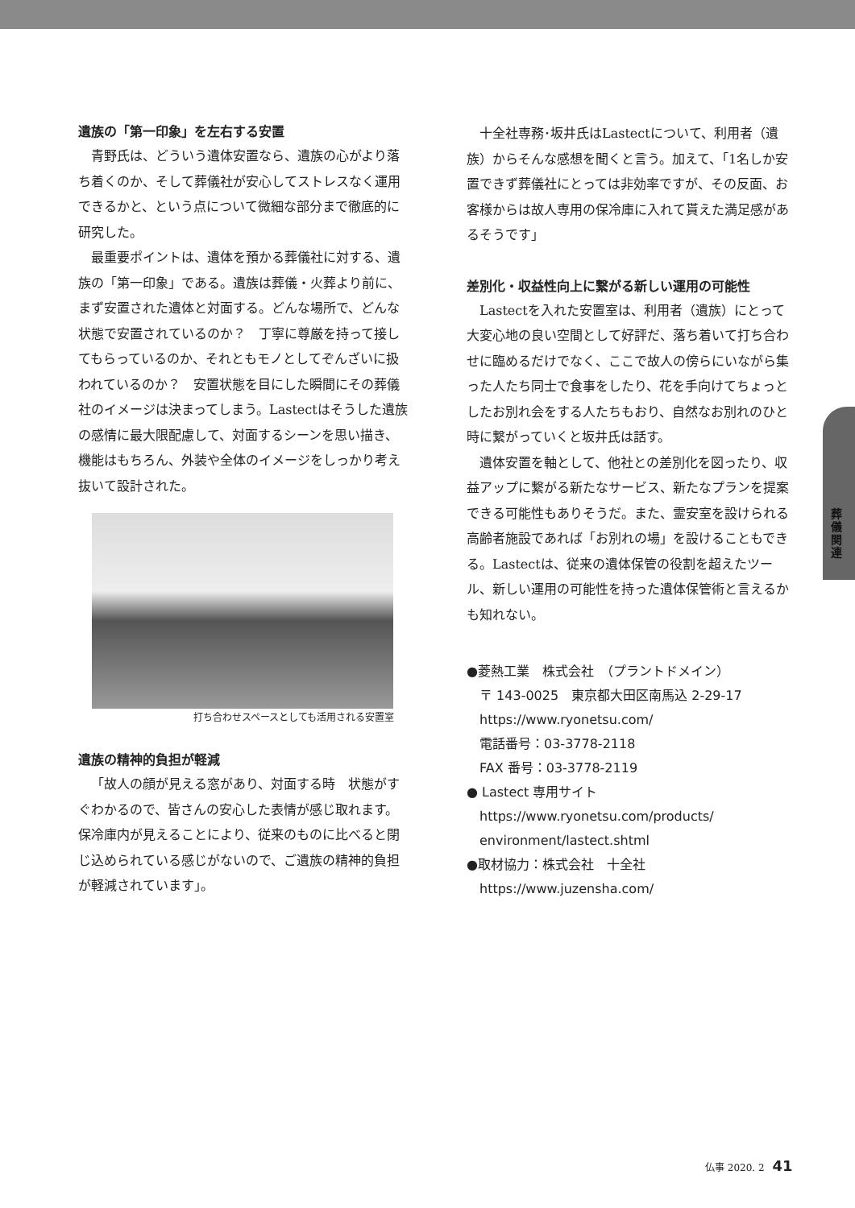遺族の「第一印象」を左右する安置
青野氏は、どういう遺体安置なら、遺族の心がより落ち着くのか、そして葬儀社が安心してストレスなく運用できるかと、という点について微細な部分まで徹底的に研究した。
最重要ポイントは、遺体を預かる葬儀社に対する、遺族の「第一印象」である。遺族は葬儀・火葬より前に、まず安置された遺体と対面する。どんな場所で、どんな状態で安置されているのか？　丁寧に尊厳を持って接してもらっているのか、それともモノとしてぞんざいに扱われているのか？　安置状態を目にした瞬間にその葬儀社のイメージは決まってしまう。Lastectはそうした遺族の感情に最大限配慮して、対面するシーンを思い描き、機能はもちろん、外装や全体のイメージをしっかり考え抜いて設計された。
打ち合わせスペースとしても活用される安置室
遺族の精神的負担が軽減
「故人の顔が見える窓があり、対面する時　状態がすぐわかるので、皆さんの安心した表情が感じ取れます。保冷庫内が見えることにより、従来のものに比べると閉じ込められている感じがないので、ご遺族の精神的負担が軽減されています」。
十全社専務･坂井氏はLastectについて、利用者（遺族）からそんな感想を聞くと言う。加えて、「1名しか安置できず葬儀社にとっては非効率ですが、その反面、お客様からは故人専用の保冷庫に入れて貰えた満足感があるそうです」
差別化・収益性向上に繋がる新しい運用の可能性
Lastectを入れた安置室は、利用者（遺族）にとって大変心地の良い空間として好評だ、落ち着いて打ち合わせに臨めるだけでなく、ここで故人の傍らにいながら集った人たち同士で食事をしたり、花を手向けてちょっとしたお別れ会をする人たちもおり、自然なお別れのひと時に繋がっていくと坂井氏は話す。
遺体安置を軸として、他社との差別化を図ったり、収益アップに繋がる新たなサービス、新たなプランを提案できる可能性もありそうだ。また、霊安室を設けられる高齢者施設であれば「お別れの場」を設けることもできる。Lastectは、従来の遺体保管の役割を超えたツール、新しい運用の可能性を持った遺体保管術と言えるかも知れない。
●菱熱工業　株式会社　（プラントドメイン）
〒 143-0025　東京都大田区南馬込 2-29-17
https://www.ryonetsu.com/
電話番号：03-3778-2118
FAX 番号：03-3778-2119
● Lastect 専用サイト
https://www.ryonetsu.com/products/ environment/lastect.shtml
●取材協力：株式会社　十全社
https://www.juzensha.com/
葬儀関連
仏事 2020. 2 41